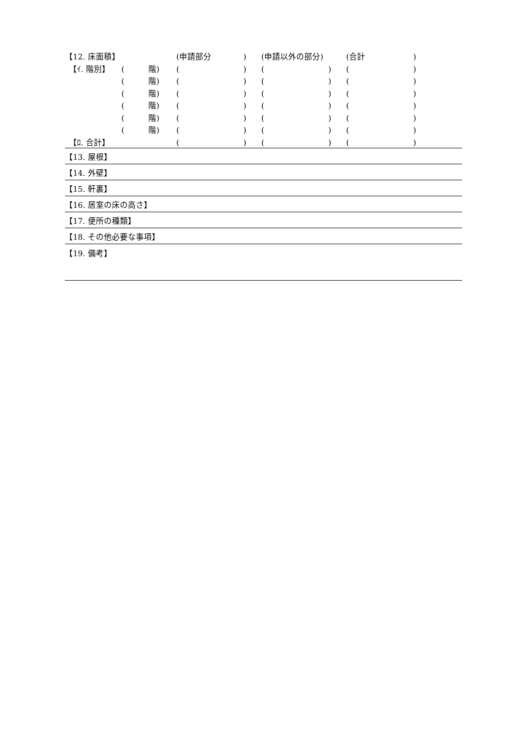| 【12. 床面積】 | | (申請部分 ) | (申請以外の部分) | (合計 ) | |
| 【ｲ. 階別】 | ( 階) | ( ) | ( ) | ( ) | |
| | ( 階) | ( ) | ( ) | ( ) | |
| | ( 階) | ( ) | ( ) | ( ) | |
| | ( 階) | ( ) | ( ) | ( ) | |
| | ( 階) | ( ) | ( ) | ( ) | |
| | ( 階) | ( ) | ( ) | ( ) | |
| 【ﾛ. 合計】 | | ( ) | ( ) | ( ) | |
| 【13. 屋根】 | | | | | |
| 【14. 外壁】 | | | | | |
| 【15. 軒裏】 | | | | | |
| 【16. 居室の床の高さ】 | | | | | |
| 【17. 便所の種類】 | | | | | |
| 【18. その他必要な事項】 | | | | | |
| 【19. 備考】 | | | | | |